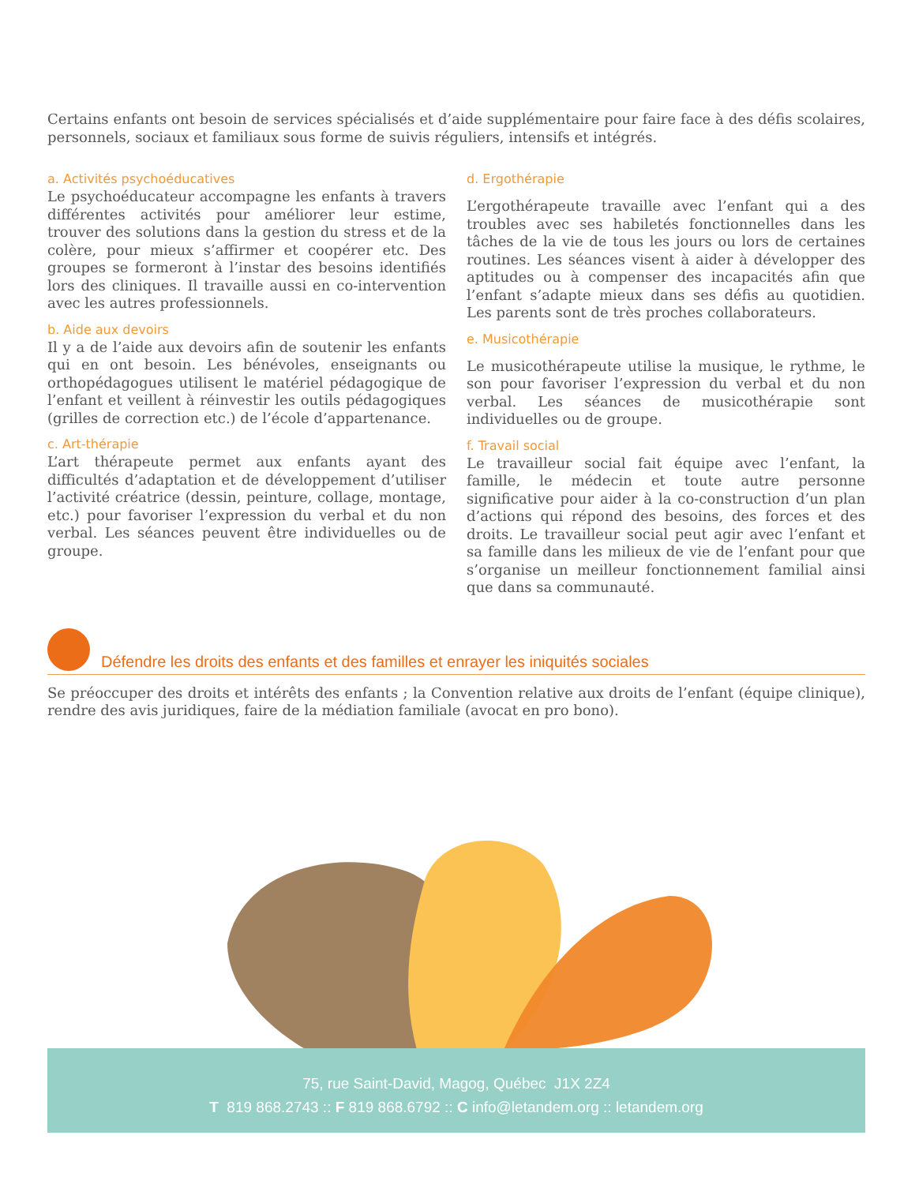Certains enfants ont besoin de services spécialisés et d’aide supplémentaire pour faire face à des défis scolaires, personnels, sociaux et familiaux sous forme de suivis réguliers, intensifs et intégrés.
a. Activités psychoéducatives
Le psychoéducateur accompagne les enfants à travers différentes activités pour améliorer leur estime, trouver des solutions dans la gestion du stress et de la colère, pour mieux s’affirmer et coopérer etc. Des groupes se formeront à l’instar des besoins identifiés lors des cliniques. Il travaille aussi en co-intervention avec les autres professionnels.
b. Aide aux devoirs
Il y a de l’aide aux devoirs afin de soutenir les enfants qui en ont besoin. Les bénévoles, enseignants ou orthopédagogues utilisent le matériel pédagogique de l’enfant et veillent à réinvestir les outils pédagogiques (grilles de correction etc.) de l’école d’appartenance.
c. Art-thérapie
L’art thérapeute permet aux enfants ayant des difficultés d’adaptation et de développement d’utiliser l’activité créatrice (dessin, peinture, collage, montage, etc.) pour favoriser l’expression du verbal et du non verbal. Les séances peuvent être individuelles ou de groupe.
d. Ergothérapie
L’ergothérapeute travaille avec l’enfant qui a des troubles avec ses habiletés fonctionnelles dans les tâches de la vie de tous les jours ou lors de certaines routines. Les séances visent à aider à développer des aptitudes ou à compenser des incapacités afin que l’enfant s’adapte mieux dans ses défis au quotidien. Les parents sont de très proches collaborateurs.
e. Musicothérapie
Le musicothérapeute utilise la musique, le rythme, le son pour favoriser l’expression du verbal et du non verbal. Les séances de musicothérapie sont individuelles ou de groupe.
f. Travail social
Le travailleur social fait équipe avec l’enfant, la famille, le médecin et toute autre personne significative pour aider à la co-construction d’un plan d’actions qui répond des besoins, des forces et des droits. Le travailleur social peut agir avec l’enfant et sa famille dans les milieux de vie de l’enfant pour que s’organise un meilleur fonctionnement familial ainsi que dans sa communauté.
Défendre les droits des enfants et des familles et enrayer les iniquités sociales
Se préoccuper des droits et intérêts des enfants ; la Convention relative aux droits de l’enfant (équipe clinique), rendre des avis juridiques, faire de la médiation familiale (avocat en pro bono).
75, rue Saint-David, Magog, Québec J1X 2Z4
T 819 868.2743 :: F 819 868.6792 :: C info@letandem.org :: letandem.org